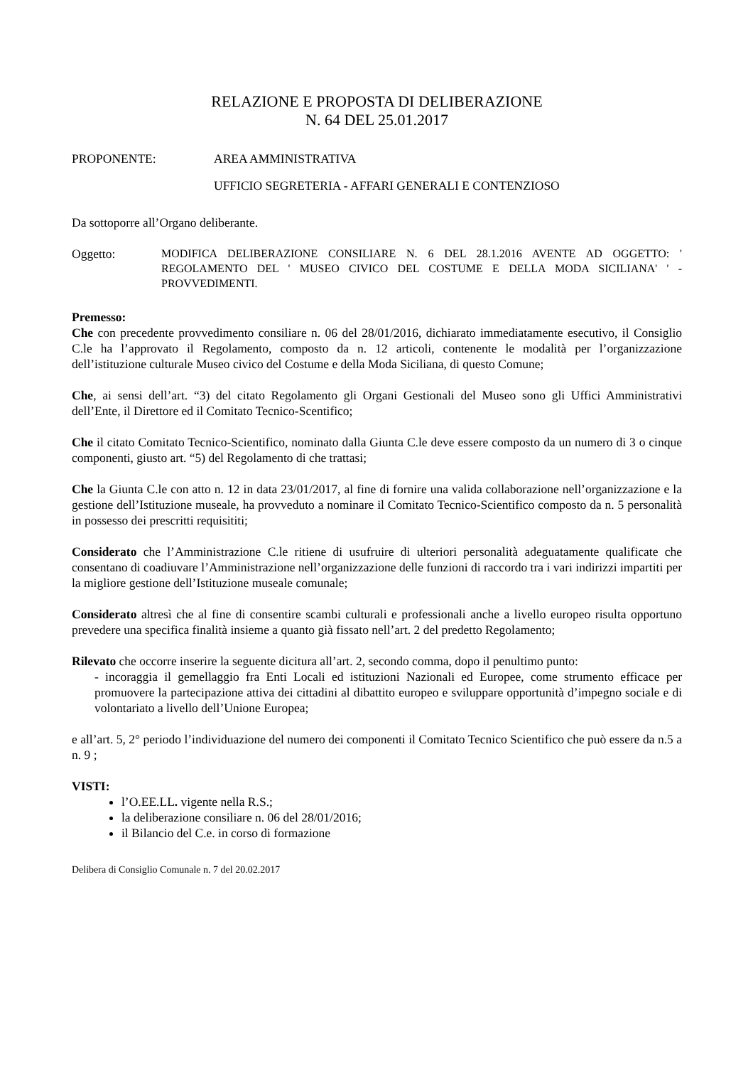RELAZIONE E PROPOSTA DI DELIBERAZIONE
N. 64 DEL 25.01.2017
PROPONENTE: AREA AMMINISTRATIVA
UFFICIO SEGRETERIA - AFFARI GENERALI E CONTENZIOSO
Da sottoporre all’Organo deliberante.
Oggetto:
MODIFICA DELIBERAZIONE CONSILIARE N. 6 DEL 28.1.2016 AVENTE AD OGGETTO: ' REGOLAMENTO DEL ' MUSEO CIVICO DEL COSTUME E DELLA MODA SICILIANA' ' - PROVVEDIMENTI.
Premesso:
Che con precedente provvedimento consiliare n. 06 del 28/01/2016, dichiarato immediatamente esecutivo, il Consiglio C.le ha l’approvato il Regolamento, composto da n. 12 articoli, contenente le modalità per l’organizzazione dell’istituzione culturale Museo civico del Costume e della Moda Siciliana, di questo Comune;
Che, ai sensi dell’art. “3) del citato Regolamento gli Organi Gestionali del Museo sono gli Uffici Amministrativi dell’Ente, il Direttore ed il Comitato Tecnico-Scentifico;
Che il citato Comitato Tecnico-Scientifico, nominato dalla Giunta C.le deve essere composto da un numero di 3 o cinque componenti, giusto art. “5) del Regolamento di che trattasi;
Che la Giunta C.le con atto n. 12 in data 23/01/2017, al fine di fornire una valida collaborazione nell’organizzazione e la gestione dell’Istituzione museale, ha provveduto a nominare il Comitato Tecnico-Scientifico composto da n. 5 personalità in possesso dei prescritti requisititi;
Considerato che l’Amministrazione C.le ritiene di usufruire di ulteriori personalità adeguatamente qualificate che consentano di coadiuvare l’Amministrazione nell’organizzazione delle funzioni di raccordo tra i vari indirizzi impartiti per la migliore gestione dell’Istituzione museale comunale;
Considerato altresì che al fine di consentire scambi culturali e professionali anche a livello europeo risulta opportuno prevedere una specifica finalità insieme a quanto già fissato nell’art. 2 del predetto Regolamento;
Rilevato che occorre inserire la seguente dicitura all’art. 2, secondo comma, dopo il penultimo punto:
- incoraggia il gemellaggio fra Enti Locali ed istituzioni Nazionali ed Europee, come strumento efficace per promuovere la partecipazione attiva dei cittadini al dibattito europeo e sviluppare opportunità d’impegno sociale e di volontariato a livello dell’Unione Europea;
e all’art. 5, 2° periodo l’individuazione del numero dei componenti il Comitato Tecnico Scientifico che può essere da n.5 a n. 9 ;
VISTI:
l’O.EE.LL. vigente nella R.S.;
la deliberazione consiliare n. 06 del 28/01/2016;
il Bilancio del C.e. in corso di formazione
Delibera di Consiglio Comunale n. 7 del 20.02.2017